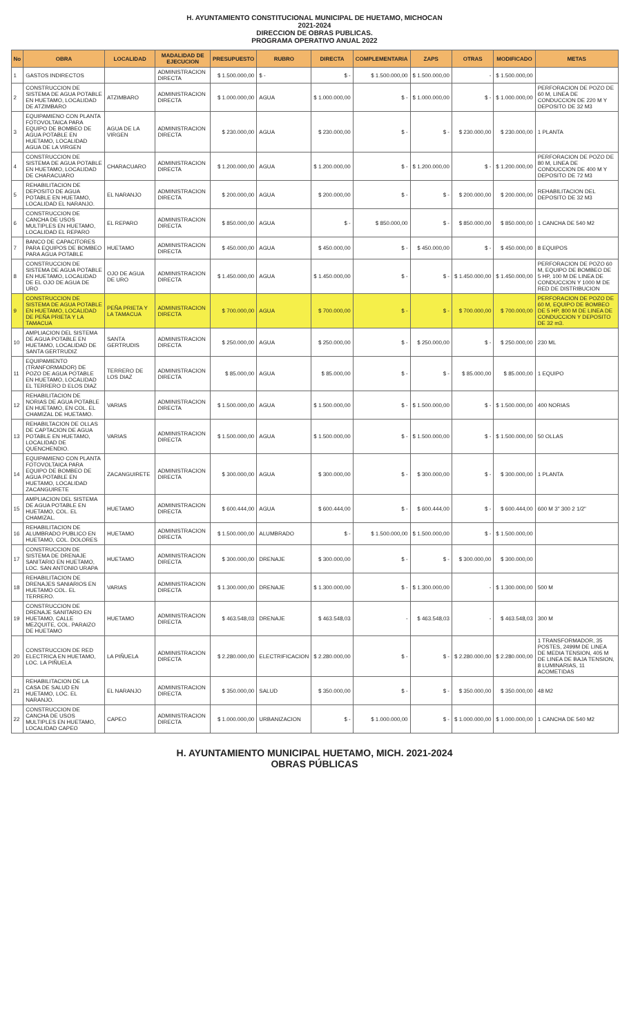H. AYUNTAMIENTO CONSTITUCIONAL MUNICIPAL DE HUETAMO, MICHOCAN
2021-2024
DIRECCION DE OBRAS PUBLICAS.
PROGRAMA OPERATIVO ANUAL 2022
| No | OBRA | LOCALIDAD | MADALIDAD DE EJECUCION | PRESUPUESTO | RUBRO | DIRECTA | COMPLEMENTARIA | ZAPS | OTRAS | MODIFICADO | METAS |
| --- | --- | --- | --- | --- | --- | --- | --- | --- | --- | --- | --- |
| 1 | GASTOS INDIRECTOS | | ADMINISTRACION DIRECTA | $ 1.500.000,00 | $ - | $ - | $ 1.500.000,00 | $ 1.500.000,00 | - | $ 1.500.000,00 | |
| 2 | CONSTRUCCION DE SISTEMA DE AGUA POTABLE EN HUETAMO, LOCALIDAD DE ATZIMBARO | ATZIMBARO | ADMINISTRACION DIRECTA | $ 1.000.000,00 | AGUA | $ 1.000.000,00 | $ - | $ 1.000.000,00 | $ - | $ 1.000.000,00 | PERFORACION DE POZO DE 60 M, LINEA DE CONDUCCION DE 220 M Y DEPOSITO DE 32 M3 |
| 3 | EQUIPAMIENO CON PLANTA FOTOVOLTAICA PARA EQUIPO DE BOMBEO DE AGUA POTABLE EN HUETAMO, LOCALIDAD AGUA DE LA VIRGEN | AGUA DE LA VIRGEN | ADMINISTRACION DIRECTA | $ 230.000,00 | AGUA | $ 230.000,00 | $ - | $ - | $ 230.000,00 | $ 230.000,00 | 1 PLANTA |
| 4 | CONSTRUCCION DE SISTEMA DE AGUA POTABLE EN HUETAMO, LOCALIDAD DE CHARACUARO | CHARACUARO | ADMINISTRACION DIRECTA | $ 1.200.000,00 | AGUA | $ 1.200.000,00 | $ - | $ 1.200.000,00 | $ - | $ 1.200.000,00 | PERFORACION DE POZO DE 80 M, LINEA DE CONDUCCION DE 400 M Y DEPOSITO DE 72 M3 |
| 5 | REHABILITACION DE DEPOSITO DE AGUA POTABLE EN HUETAMO, LOCALIDAD EL NARANJO. | EL NARANJO | ADMINISTRACION DIRECTA | $ 200.000,00 | AGUA | $ 200.000,00 | $ - | $ - | $ 200.000,00 | $ 200.000,00 | REHABILITACION DEL DEPOSITO DE 32 M3 |
| 6 | CONSTRUCCION DE CANCHA DE USOS MULTIPLES EN HUETAMO, LOCALIDAD EL REPARO | EL REPARO | ADMINISTRACION DIRECTA | $ 850.000,00 | AGUA | $ - | $ 850.000,00 | $ - | $ 850.000,00 | $ 850.000,00 | 1 CANCHA DE 540 M2 |
| 7 | BANCO DE CAPACITORES PARA EQUIPOS DE BOMBEO PARA AGUA POTABLE | HUETAMO | ADMINISTRACION DIRECTA | $ 450.000,00 | AGUA | $ 450.000,00 | $ - | $ 450.000,00 | $ - | $ 450.000,00 | 8 EQUIPOS |
| 8 | CONSTRUCCION DE SISTEMA DE AGUA POTABLE EN HUETAMO, LOCALIDAD DE EL OJO DE AGUA DE URO | OJO DE AGUA DE URO | ADMINISTRACION DIRECTA | $ 1.450.000,00 | AGUA | $ 1.450.000,00 | $ - | $ - | $ 1.450.000,00 | $ 1.450.000,00 | PERFORACION DE POZO 60 M, EQUIPO DE BOMBEO DE 5 HP, 100 M DE LINEA DE CONDUCCION Y 1000 M DE RED DE DISTRIBUCION |
| 9 | CONSTRUCCION DE SISTEMA DE AGUA POTABLE EN HUETAMO, LOCALIDAD DE PEÑA PRIETA Y LA TAMACUA | PEÑA PRIETA Y LA TAMACUA | ADMINISTRACION DIRECTA | $ 700.000,00 | AGUA | $ 700.000,00 | $ - | $ - | $ 700.000,00 | $ 700.000,00 | PERFORACION DE POZO DE 60 M, EQUIPO DE BOMBEO DE 5 HP, 800 M DE LINEA DE CONDUCCION Y DEPOSITO DE 32 m3. |
| 10 | AMPLIACION DEL SISTEMA DE AGUA POTABLE EN HUETAMO, LOCALIDAD DE SANTA GERTRUDIZ | SANTA GERTRUDIS | ADMINISTRACION DIRECTA | $ 250.000,00 | AGUA | $ 250.000,00 | $ - | $ 250.000,00 | $ - | $ 250.000,00 | 230 ML |
| 11 | EQUIPAMIENTO (TRANFORMADOR) DE POZO DE AGUA POTABLE EN HUETAMO, LOCALIDAD EL TERRERO D ELOS DIAZ | TERRERO DE LOS DIAZ | ADMINISTRACION DIRECTA | $ 85.000,00 | AGUA | $ 85.000,00 | $ - | $ - | $ 85.000,00 | $ 85.000,00 | 1 EQUIPO |
| 12 | REHABILITACION DE NORIAS DE AGUA POTABLE EN HUETAMO, EN COL. EL CHAMIZAL DE HUETAMO. | VARIAS | ADMINISTRACION DIRECTA | $ 1.500.000,00 | AGUA | $ 1.500.000,00 | $ - | $ 1.500.000,00 | $ - | $ 1.500.000,00 | 400 NORIAS |
| 13 | REHABILTACION DE OLLAS DE CAPTACION DE AGUA POTABLE EN HUETAMO, LOCALIDAD DE QUENCHENDIO. | VARIAS | ADMINISTRACION DIRECTA | $ 1.500.000,00 | AGUA | $ 1.500.000,00 | $ - | $ 1.500.000,00 | $ - | $ 1.500.000,00 | 50 OLLAS |
| 14 | EQUIPAMIENO CON PLANTA FOTOVOLTAICA PARA EQUIPO DE BOMBEO DE AGUA POTABLE EN HUETAMO, LOCALIDAD ZACANGUIRETE | ZACANGUIRETE | ADMINISTRACION DIRECTA | $ 300.000,00 | AGUA | $ 300.000,00 | $ - | $ 300.000,00 | $ - | $ 300.000,00 | 1 PLANTA |
| 15 | AMPLIACION DEL SISTEMA DE AGUA POTABLE EN HUETAMO, COL. EL CHAMIZAL. | HUETAMO | ADMINISTRACION DIRECTA | $ 600.444,00 | AGUA | $ 600.444,00 | $ - | $ 600.444,00 | $ - | $ 600.444,00 | 600 M 3" 300 2 1/2" |
| 16 | REHABILITACION DE ALUMBRADO PUBLICO EN HUETAMO, COL. DOLORES | HUETAMO | ADMINISTRACION DIRECTA | $ 1.500.000,00 | ALUMBRADO | $ - | $ 1.500.000,00 | $ 1.500.000,00 | $ - | $ 1.500.000,00 | |
| 17 | CONSTRUCCION DE SISTEMA DE DRENAJE SANITARIO EN HUETAMO, LOC. SAN ANTONIO URAPA | HUETAMO | ADMINISTRACION DIRECTA | $ 300.000,00 | DRENAJE | $ 300.000,00 | $ - | $ - | $ 300.000,00 | $ 300.000,00 | |
| 18 | REHABILITACION DE DRENAJES SANIARIOS EN HUETAMO COL. EL TERRERO. | VARIAS | ADMINISTRACION DIRECTA | $ 1.300.000,00 | DRENAJE | $ 1.300.000,00 | $ - | $ 1.300.000,00 | - | $ 1.300.000,00 | 500 M |
| 19 | CONSTRUCCION DE DRENAJE SANITARIO EN HUETAMO, CALLE MEZQUITE, COL. PARAIZO DE HUETAMO | HUETAMO | ADMINISTRACION DIRECTA | $ 463.548,03 | DRENAJE | $ 463.548,03 | - | $ 463.548,03 | - | $ 463.548,03 | 300 M |
| 20 | CONSTRUCCION DE RED ELECTRICA EN HUETAMO, LOC. LA PIÑUELA | LA PIÑUELA | ADMINISTRACION DIRECTA | $ 2.280.000,00 | ELECTRIFICACION | $ 2.280.000,00 | $ - | $ - | $ 2.280.000,00 | $ 2.280.000,00 | 1 TRANSFORMADOR, 35 POSTES, 2499M DE LINEA DE MEDIA TENSION, 405 M DE LINEA DE BAJA TENSION, 8 LUMINARIAS, 11 ACOMETIDAS |
| 21 | REHABILITACION DE LA CASA DE SALUD EN HUETAMO, LOC. EL NARANJO. | EL NARANJO | ADMINISTRACION DIRECTA | $ 350.000,00 | SALUD | $ 350.000,00 | $ - | $ - | $ 350.000,00 | $ 350.000,00 | 48 M2 |
| 22 | CONSTRUCCION DE CANCHA DE USOS MULTIPLES EN HUETAMO, LOCALIDAD CAPEO | CAPEO | ADMINISTRACION DIRECTA | $ 1.000.000,00 | URBANIZACION | $ - | $ 1.000.000,00 | $ - | $ 1.000.000,00 | $ 1.000.000,00 | 1 CANCHA DE 540 M2 |
H. AYUNTAMIENTO MUNICIPAL HUETAMO, MICH. 2021-2024
OBRAS PÚBLICAS